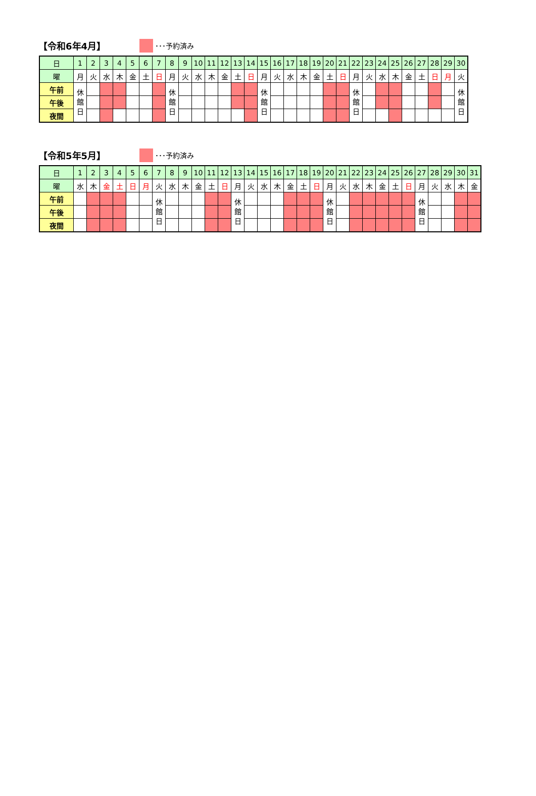【令和6年4月】
･･･予約済み
| 日 | 1 | 2 | 3 | 4 | 5 | 6 | 7 | 8 | 9 | 10 | 11 | 12 | 13 | 14 | 15 | 16 | 17 | 18 | 19 | 20 | 21 | 22 | 23 | 24 | 25 | 26 | 27 | 28 | 29 | 30 |
| --- | --- | --- | --- | --- | --- | --- | --- | --- | --- | --- | --- | --- | --- | --- | --- | --- | --- | --- | --- | --- | --- | --- | --- | --- | --- | --- | --- | --- | --- | --- |
| 曜 | 月 | 火 | 水 | 木 | 金 | 土 | 日 | 月 | 火 | 水 | 木 | 金 | 土 | 日 | 月 | 火 | 水 | 木 | 金 | 土 | 日 | 月 | 火 | 水 | 木 | 金 | 土 | 日 | 月 | 火 |
| 午前 | 休 館 日 | | | | | | | 休 館 日 | | | | | | | 休 館 日 | | | | | | | 休 館 日 | | | | | | | | 休 館 日 |
| 午後 | | | | | | | | | | | | | | | | | | | | | | | | | | | | | | |
| 夜間 | | | | | | | | | | | | | | | | | | | | | | | | | | | | | | |
【令和5年5月】
･･･予約済み
| 日 | 1 | 2 | 3 | 4 | 5 | 6 | 7 | 8 | 9 | 10 | 11 | 12 | 13 | 14 | 15 | 16 | 17 | 18 | 19 | 20 | 21 | 22 | 23 | 24 | 25 | 26 | 27 | 28 | 29 | 30 | 31 |
| --- | --- | --- | --- | --- | --- | --- | --- | --- | --- | --- | --- | --- | --- | --- | --- | --- | --- | --- | --- | --- | --- | --- | --- | --- | --- | --- | --- | --- | --- | --- | --- |
| 曜 | 水 | 木 | 金 | 土 | 日 | 月 | 火 | 水 | 木 | 金 | 土 | 日 | 月 | 火 | 水 | 木 | 金 | 土 | 日 | 月 | 火 | 水 | 木 | 金 | 土 | 日 | 月 | 火 | 水 | 木 | 金 |
| 午前 | | | | | | | 休 館 日 | | | | | | 休 館 日 | | | | | | | 休 館 日 | | | | | | | 休 館 日 | | | | |
| 午後 | | | | | | | | | | | | | | | | | | | | | | | | | | | | | | | |
| 夜間 | | | | | | | | | | | | | | | | | | | | | | | | | | | | | | | |